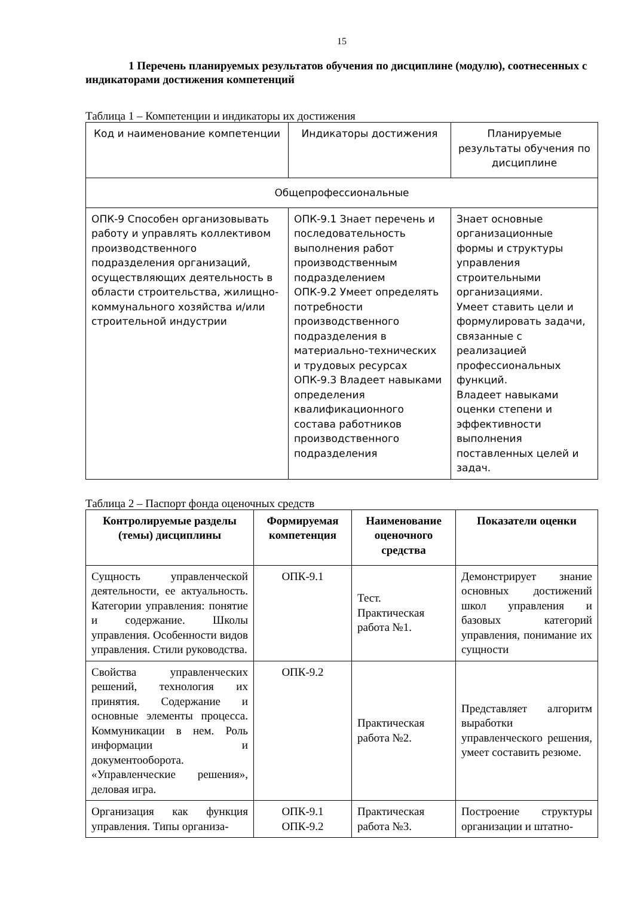15
1 Перечень планируемых результатов обучения по дисциплине (модулю), соотнесенных с индикаторами достижения компетенций
Таблица 1 – Компетенции и индикаторы их достижения
| Код и наименование компетенции | Индикаторы достижения | Планируемые результаты обучения по дисциплине |
| Общепрофессиональные | | |
| ОПК-9 Способен организовывать работу и управлять коллективом производственного подразделения организаций, осуществляющих деятельность в области строительства, жилищно-коммунального хозяйства и/или строительной индустрии | ОПК-9.1 Знает перечень и последовательность выполнения работ производственным подразделением ОПК-9.2 Умеет определять потребности производственного подразделения в материально-технических и трудовых ресурсах ОПК-9.3 Владеет навыками определения квалификационного состава работников производственного подразделения | Знает основные организационные формы и структуры управления строительными организациями. Умеет ставить цели и формулировать задачи, связанные с реализацией профессиональных функций. Владеет навыками оценки степени и эффективности выполнения поставленных целей и задач. |
Таблица 2 – Паспорт фонда оценочных средств
| Контролируемые разделы (темы) дисциплины | Формируемая компетенция | Наименование оценочного средства | Показатели оценки |
| --- | --- | --- | --- |
| Сущность управленческой деятельности, ее актуальность. Категории управления: понятие и содержание. Школы управления. Особенности видов управления. Стили руководства. | ОПК-9.1 | Тест. Практическая работа №1. | Демонстрирует знание основных достижений школ управления и базовых категорий управления, понимание их сущности |
| Свойства управленческих решений, технология их принятия. Содержание и основные элементы процесса. Коммуникации в нем. Роль информации и документооборота. «Управленческие решения», деловая игра. | ОПК-9.2 | Практическая работа №2. | Представляет алгоритм выработки управленческого решения, умеет составить резюме. |
| Организация как функция управления. Типы организа- | ОПК-9.1 ОПК-9.2 | Практическая работа №3. | Построение структуры организации и штатно- |